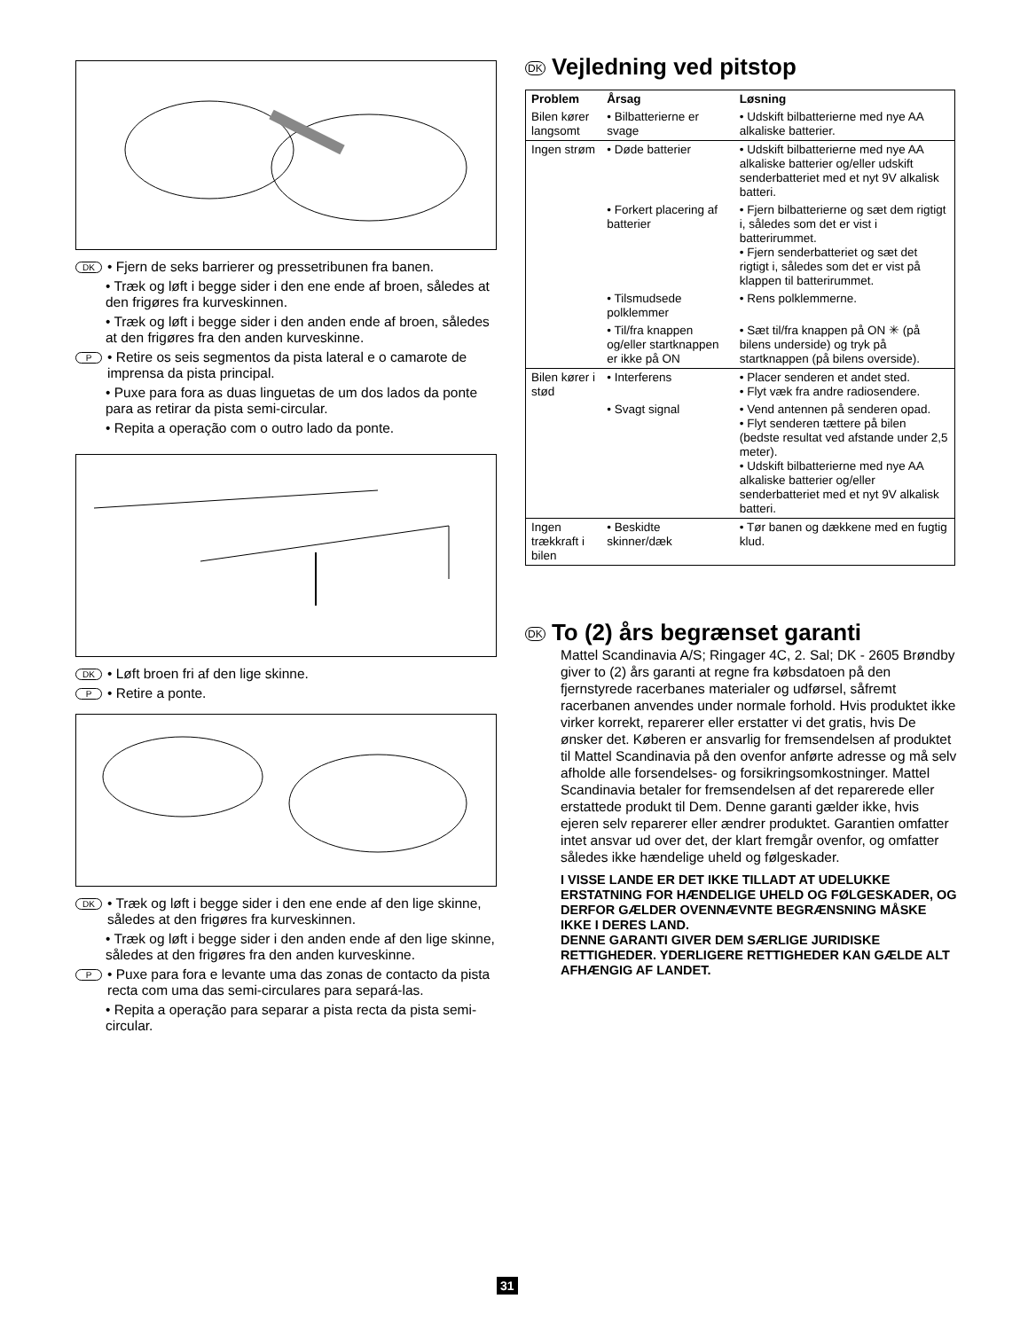DK • Fjern de seks barrierer og pressetribunen fra banen.
• Træk og løft i begge sider i den ene ende af broen, således at den frigøres fra kurveskinnen.
• Træk og løft i begge sider i den anden ende af broen, således at den frigøres fra den anden kurveskinne.
P • Retire os seis segmentos da pista lateral e o camarote de imprensa da pista principal.
• Puxe para fora as duas linguetas de um dos lados da ponte para as retirar da pista semi-circular.
• Repita a operação com o outro lado da ponte.
DK • Løft broen fri af den lige skinne.
P • Retire a ponte.
DK • Træk og løft i begge sider i den ene ende af den lige skinne, således at den frigøres fra kurveskinnen.
• Træk og løft i begge sider i den anden ende af den lige skinne, således at den frigøres fra den anden kurveskinne.
P • Puxe para fora e levante uma das zonas de contacto da pista recta com uma das semi-circulares para separá-las.
• Repita a operação para separar a pista recta da pista semi-circular.
DK Vejledning ved pitstop
| Problem | Årsag | Løsning |
| --- | --- | --- |
| Bilen kører langsomt | • Bilbatterierne er svage | • Udskift bilbatterierne med nye AA alkaliske batterier. |
| Ingen strøm | • Døde batterier | • Udskift bilbatterierne med nye AA alkaliske batterier og/eller udskift senderbatteriet med et nyt 9V alkalisk batteri. |
| | • Forkert placering af batterier | • Fjern bilbatterierne og sæt dem rigtigt i, således som det er vist i batterirummet. • Fjern senderbatteriet og sæt det rigtigt i, således som det er vist på klappen til batterirummet. |
| | • Tilsmudsede polklemmer | • Rens polklemmerne. |
| | • Til/fra knappen og/eller startknappen er ikke på ON | • Sæt til/fra knappen på ON ✳ (på bilens underside) og tryk på startknappen (på bilens overside). |
| Bilen kører i stød | • Interferens | • Placer senderen et andet sted. • Flyt væk fra andre radiosendere. |
| | • Svagt signal | • Vend antennen på senderen opad. • Flyt senderen tættere på bilen (bedste resultat ved afstande under 2,5 meter). • Udskift bilbatterierne med nye AA alkaliske batterier og/eller senderbatteriet med et nyt 9V alkalisk batteri. |
| Ingen trækkraft i bilen | • Beskidte skinner/dæk | • Tør banen og dækkene med en fugtig klud. |
DK To (2) års begrænset garanti
Mattel Scandinavia A/S; Ringager 4C, 2. Sal; DK - 2605 Brøndby giver to (2) års garanti at regne fra købsdatoen på den fjernstyrede racerbanes materialer og udførsel, såfremt racerbanen anvendes under normale forhold. Hvis produktet ikke virker korrekt, reparerer eller erstatter vi det gratis, hvis De ønsker det. Køberen er ansvarlig for fremsendelsen af produktet til Mattel Scandinavia på den ovenfor anførte adresse og må selv afholde alle forsendelses- og forsikringsomkostninger. Mattel Scandinavia betaler for fremsendelsen af det reparerede eller erstattede produkt til Dem. Denne garanti gælder ikke, hvis ejeren selv reparerer eller ændrer produktet. Garantien omfatter intet ansvar ud over det, der klart fremgår ovenfor, og omfatter således ikke hændelige uheld og følgeskader.
I VISSE LANDE ER DET IKKE TILLADT AT UDELUKKE ERSTATNING FOR HÆNDELIGE UHELD OG FØLGESKADER, OG DERFOR GÆLDER OVENNÆVNTE BEGRÆNSNING MÅSKE IKKE I DERES LAND.
DENNE GARANTI GIVER DEM SÆRLIGE JURIDISKE RETTIGHEDER. YDERLIGERE RETTIGHEDER KAN GÆLDE ALT AFHÆNGIG AF LANDET.
31